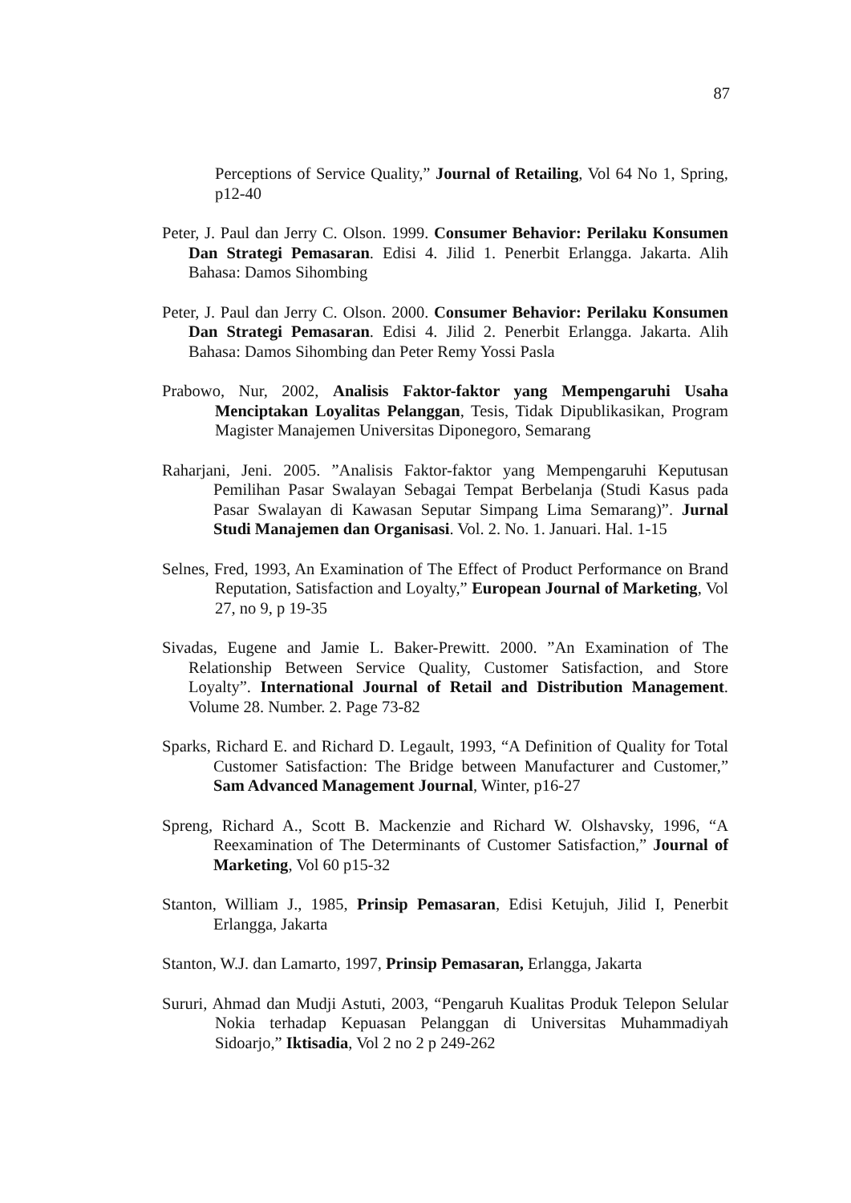87
Perceptions of Service Quality,” Journal of Retailing, Vol 64 No 1, Spring, p12-40
Peter, J. Paul dan Jerry C. Olson. 1999. Consumer Behavior: Perilaku Konsumen Dan Strategi Pemasaran. Edisi 4. Jilid 1. Penerbit Erlangga. Jakarta. Alih Bahasa: Damos Sihombing
Peter, J. Paul dan Jerry C. Olson. 2000. Consumer Behavior: Perilaku Konsumen Dan Strategi Pemasaran. Edisi 4. Jilid 2. Penerbit Erlangga. Jakarta. Alih Bahasa: Damos Sihombing dan Peter Remy Yossi Pasla
Prabowo, Nur, 2002, Analisis Faktor-faktor yang Mempengaruhi Usaha Menciptakan Loyalitas Pelanggan, Tesis, Tidak Dipublikasikan, Program Magister Manajemen Universitas Diponegoro, Semarang
Raharjani, Jeni. 2005. ”Analisis Faktor-faktor yang Mempengaruhi Keputusan Pemilihan Pasar Swalayan Sebagai Tempat Berbelanja (Studi Kasus pada Pasar Swalayan di Kawasan Seputar Simpang Lima Semarang)”. Jurnal Studi Manajemen dan Organisasi. Vol. 2. No. 1. Januari. Hal. 1-15
Selnes, Fred, 1993, An Examination of The Effect of Product Performance on Brand Reputation, Satisfaction and Loyalty,” European Journal of Marketing, Vol 27, no 9, p 19-35
Sivadas, Eugene and Jamie L. Baker-Prewitt. 2000. ”An Examination of The Relationship Between Service Quality, Customer Satisfaction, and Store Loyalty”. International Journal of Retail and Distribution Management. Volume 28. Number. 2. Page 73-82
Sparks, Richard E. and Richard D. Legault, 1993, “A Definition of Quality for Total Customer Satisfaction: The Bridge between Manufacturer and Customer,” Sam Advanced Management Journal, Winter, p16-27
Spreng, Richard A., Scott B. Mackenzie and Richard W. Olshavsky, 1996, “A Reexamination of The Determinants of Customer Satisfaction,” Journal of Marketing, Vol 60 p15-32
Stanton, William J., 1985, Prinsip Pemasaran, Edisi Ketujuh, Jilid I, Penerbit Erlangga, Jakarta
Stanton, W.J. dan Lamarto, 1997, Prinsip Pemasaran, Erlangga, Jakarta
Sururi, Ahmad dan Mudji Astuti, 2003, “Pengaruh Kualitas Produk Telepon Selular Nokia terhadap Kepuasan Pelanggan di Universitas Muhammadiyah Sidoarjo,” Iktisadia, Vol 2 no 2 p 249-262